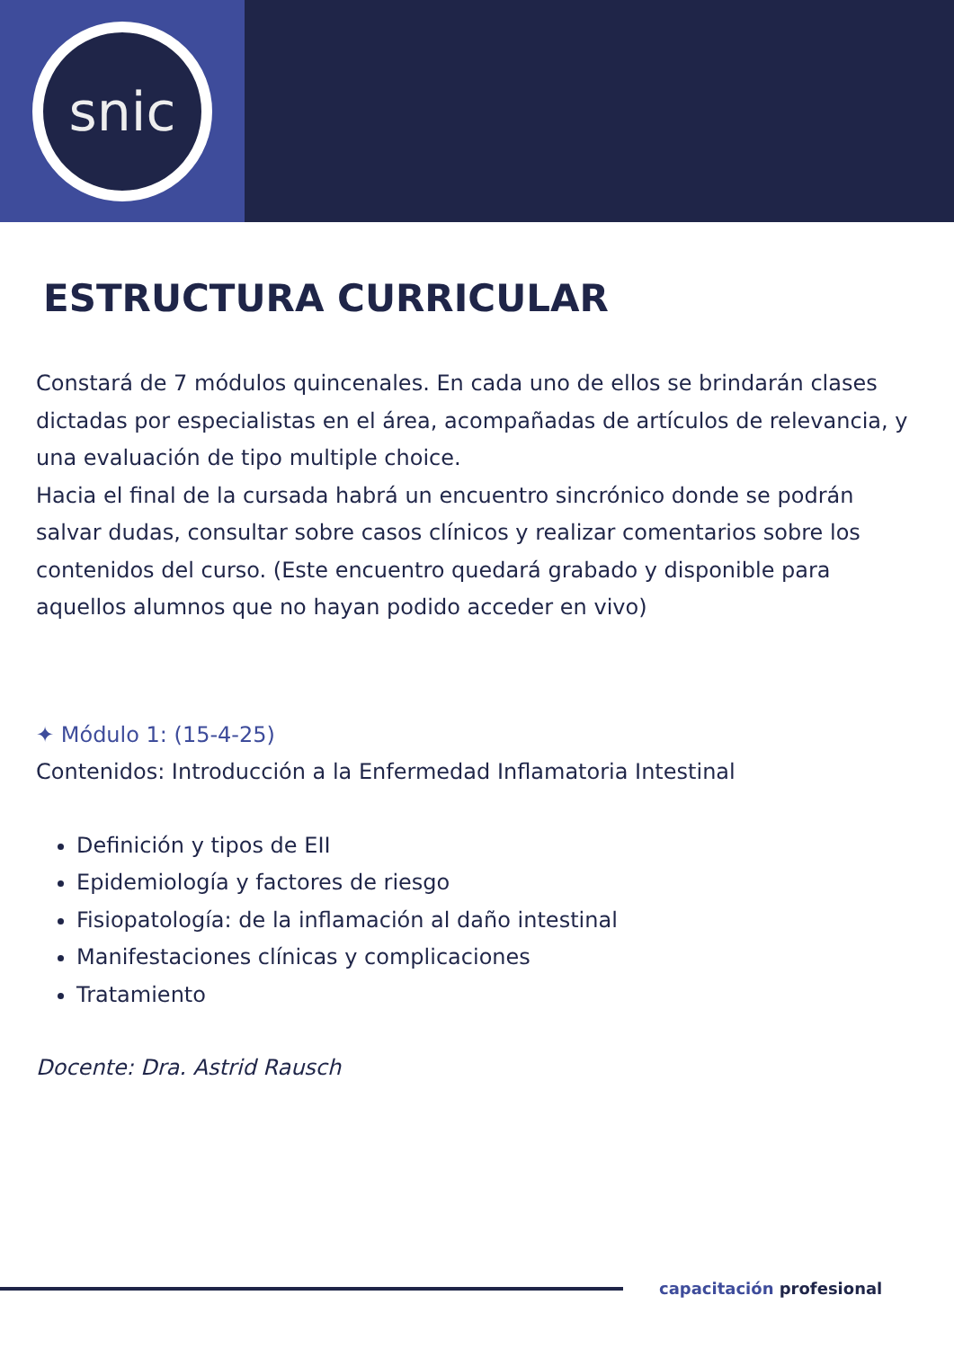snic
ESTRUCTURA CURRICULAR
Constará de 7 módulos quincenales. En cada uno de ellos se brindarán clases dictadas por especialistas en el área, acompañadas de artículos de relevancia, y una evaluación de tipo multiple choice.
Hacia el final de la cursada habrá un encuentro sincrónico donde se podrán salvar dudas, consultar sobre casos clínicos y realizar comentarios sobre los contenidos del curso. (Este encuentro quedará grabado y disponible para aquellos alumnos que no hayan podido acceder en vivo)
✦ Módulo 1: (15-4-25)
Contenidos: Introducción a la Enfermedad Inflamatoria Intestinal
Definición y tipos de EII
Epidemiología y factores de riesgo
Fisiopatología: de la inflamación al daño intestinal
Manifestaciones clínicas y complicaciones
Tratamiento
Docente: Dra. Astrid Rausch
capacitación profesional